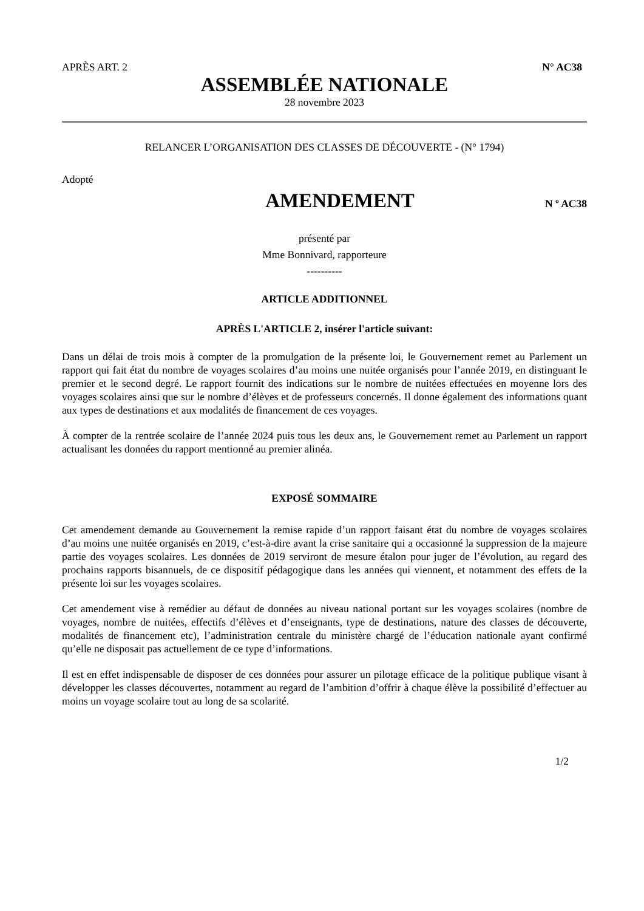APRÈS ART. 2 N° AC38
ASSEMBLÉE NATIONALE
28 novembre 2023
RELANCER L’ORGANISATION DES CLASSES DE DÉCOUVERTE - (N° 1794)
Adopté
AMENDEMENT
N º AC38
présenté par
Mme Bonnivard, rapporteure
----------
ARTICLE ADDITIONNEL
APRÈS L'ARTICLE 2, insérer l'article suivant:
Dans un délai de trois mois à compter de la promulgation de la présente loi, le Gouvernement remet au Parlement un rapport qui fait état du nombre de voyages scolaires d’au moins une nuitée organisés pour l’année 2019, en distinguant le premier et le second degré. Le rapport fournit des indications sur le nombre de nuitées effectuées en moyenne lors des voyages scolaires ainsi que sur le nombre d’élèves et de professeurs concernés. Il donne également des informations quant aux types de destinations et aux modalités de financement de ces voyages.
À compter de la rentrée scolaire de l’année 2024 puis tous les deux ans, le Gouvernement remet au Parlement un rapport actualisant les données du rapport mentionné au premier alinéa.
EXPOSÉ SOMMAIRE
Cet amendement demande au Gouvernement la remise rapide d’un rapport faisant état du nombre de voyages scolaires d’au moins une nuitée organisés en 2019, c’est-à-dire avant la crise sanitaire qui a occasionné la suppression de la majeure partie des voyages scolaires. Les données de 2019 serviront de mesure étalon pour juger de l’évolution, au regard des prochains rapports bisannuels, de ce dispositif pédagogique dans les années qui viennent, et notamment des effets de la présente loi sur les voyages scolaires.
Cet amendement vise à remédier au défaut de données au niveau national portant sur les voyages scolaires (nombre de voyages, nombre de nuitées, effectifs d’élèves et d’enseignants, type de destinations, nature des classes de découverte, modalités de financement etc), l’administration centrale du ministère chargé de l’éducation nationale ayant confirmé qu’elle ne disposait pas actuellement de ce type d’informations.
Il est en effet indispensable de disposer de ces données pour assurer un pilotage efficace de la politique publique visant à développer les classes découvertes, notamment au regard de l’ambition d’offrir à chaque élève la possibilité d’effectuer au moins un voyage scolaire tout au long de sa scolarité.
1/2